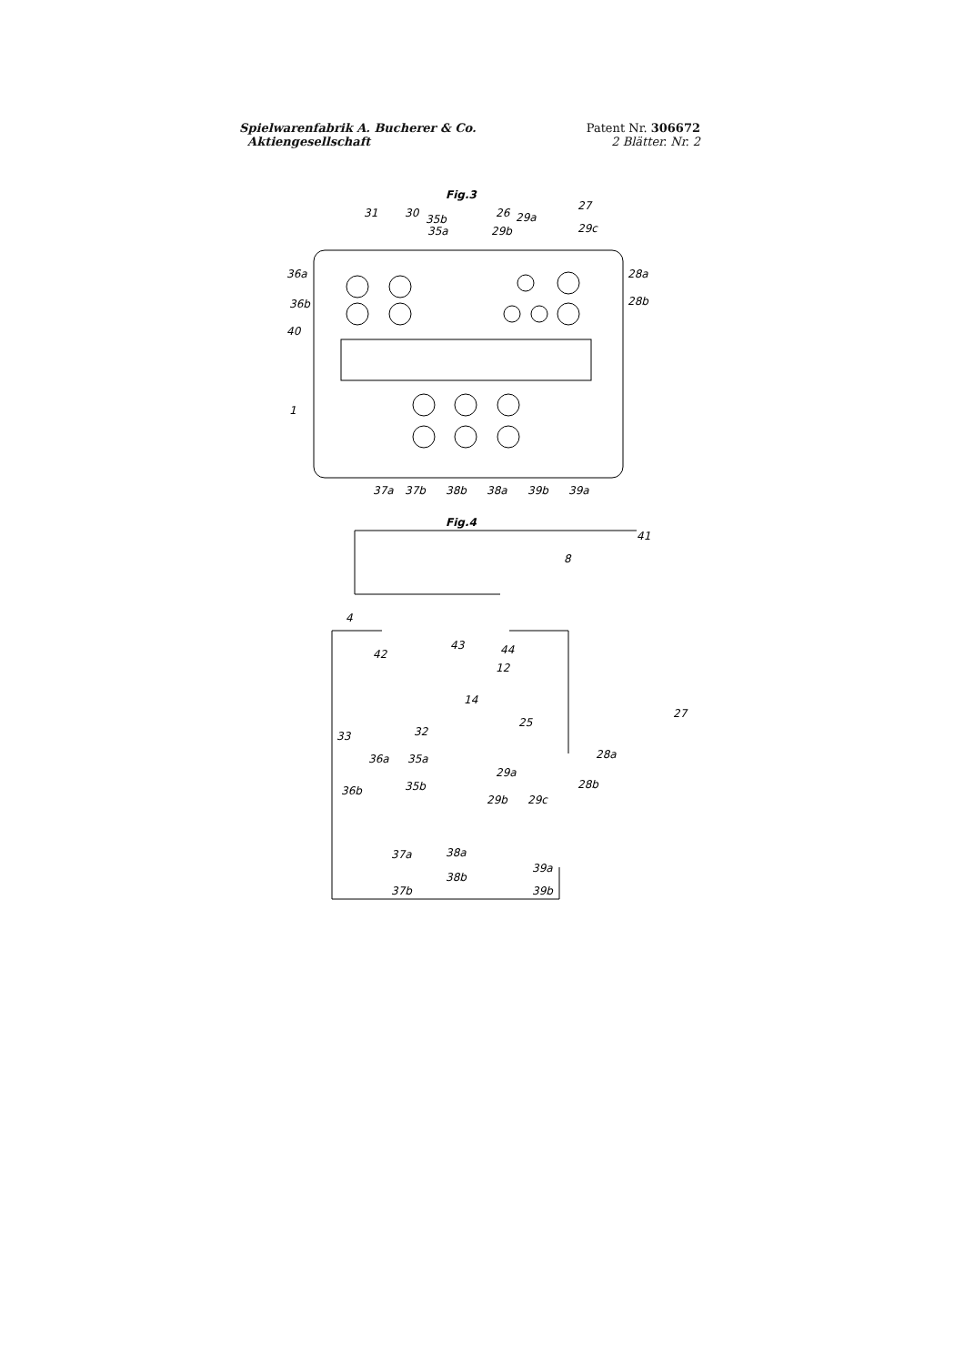Spielwarenfabrik A. Bucherer & Co.
Aktiengesellschaft
Patent Nr. 306672
2 Blätter. Nr. 2
Fig.3
31
30
35b
35a
26
29a
27
29b
29c
36a
36b
40
1
28a
28b
37a
37b
38b
38a
39b
39a
Fig.4
41
8
4
42
43
44
12
14
27
25
33
32
36a
35a
36b
35b
28a
28b
29a
29b
29c
37a
38a
39a
38b
37b
39b